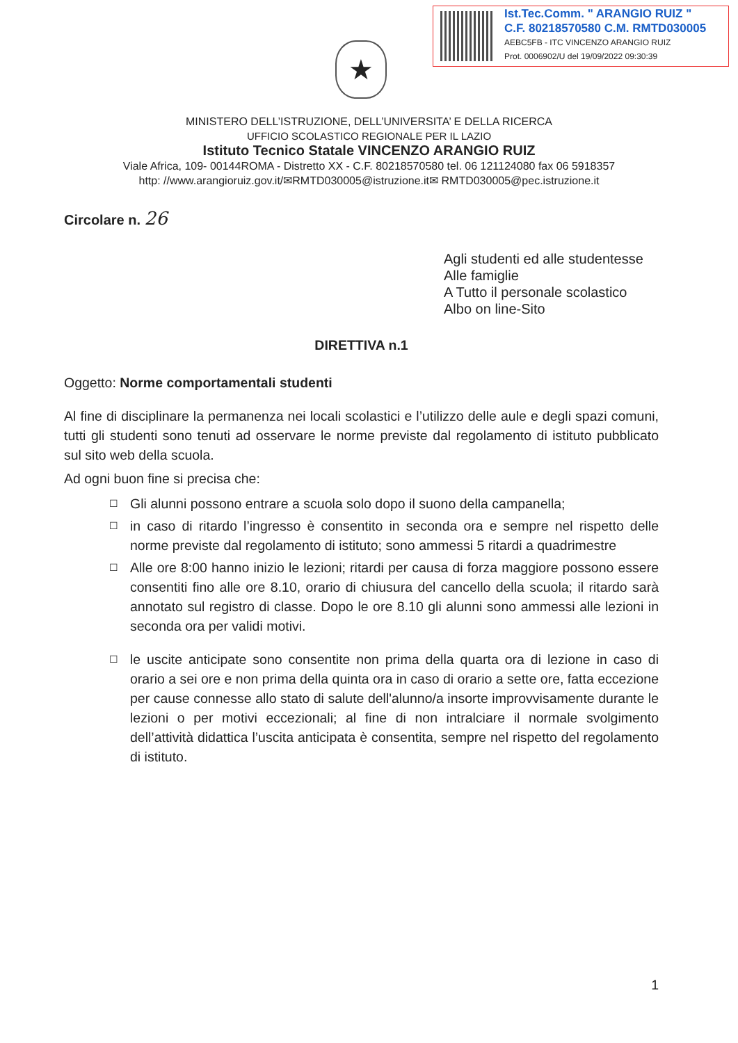Ist.Tec.Comm. " ARANGIO RUIZ "
C.F. 80218570580 C.M. RMTD030005
AEBC5FB - ITC VINCENZO ARANGIO RUIZ
Prot. 0006902/U del 19/09/2022 09:30:39
★
MINISTERO DELL’ISTRUZIONE, DELL’UNIVERSITA’ E DELLA RICERCA
UFFICIO SCOLASTICO REGIONALE PER IL LAZIO
Istituto Tecnico Statale VINCENZO ARANGIO RUIZ
Viale Africa, 109- 00144ROMA - Distretto XX - C.F. 80218570580 tel. 06 121124080 fax 06 5918357
http: //www.arangioruiz.gov.it/✉RMTD030005@istruzione.it✉ RMTD030005@pec.istruzione.it
Circolare n. 26
Agli studenti ed alle studentesse
Alle famiglie
A Tutto il personale scolastico
Albo on line-Sito
DIRETTIVA n.1
Oggetto: Norme comportamentali studenti
Al fine di disciplinare la permanenza nei locali scolastici e l’utilizzo delle aule e degli spazi comuni, tutti gli studenti sono tenuti ad osservare le norme previste dal regolamento di istituto pubblicato sul sito web della scuola.
Ad ogni buon fine si precisa che:
☐ Gli alunni possono entrare a scuola solo dopo il suono della campanella;
☐ in caso di ritardo l’ingresso è consentito in seconda ora e sempre nel rispetto delle norme previste dal regolamento di istituto; sono ammessi 5 ritardi a quadrimestre
☐ Alle ore 8:00 hanno inizio le lezioni; ritardi per causa di forza maggiore possono essere consentiti fino alle ore 8.10, orario di chiusura del cancello della scuola; il ritardo sarà annotato sul registro di classe. Dopo le ore 8.10 gli alunni sono ammessi alle lezioni in seconda ora per validi motivi.
☐ le uscite anticipate sono consentite non prima della quarta ora di lezione in caso di orario a sei ore e non prima della quinta ora in caso di orario a sette ore, fatta eccezione per cause connesse allo stato di salute dell'alunno/a insorte improvvisamente durante le lezioni o per motivi eccezionali; al fine di non intralciare il normale svolgimento dell’attività didattica l’uscita anticipata è consentita, sempre nel rispetto del regolamento di istituto.
1